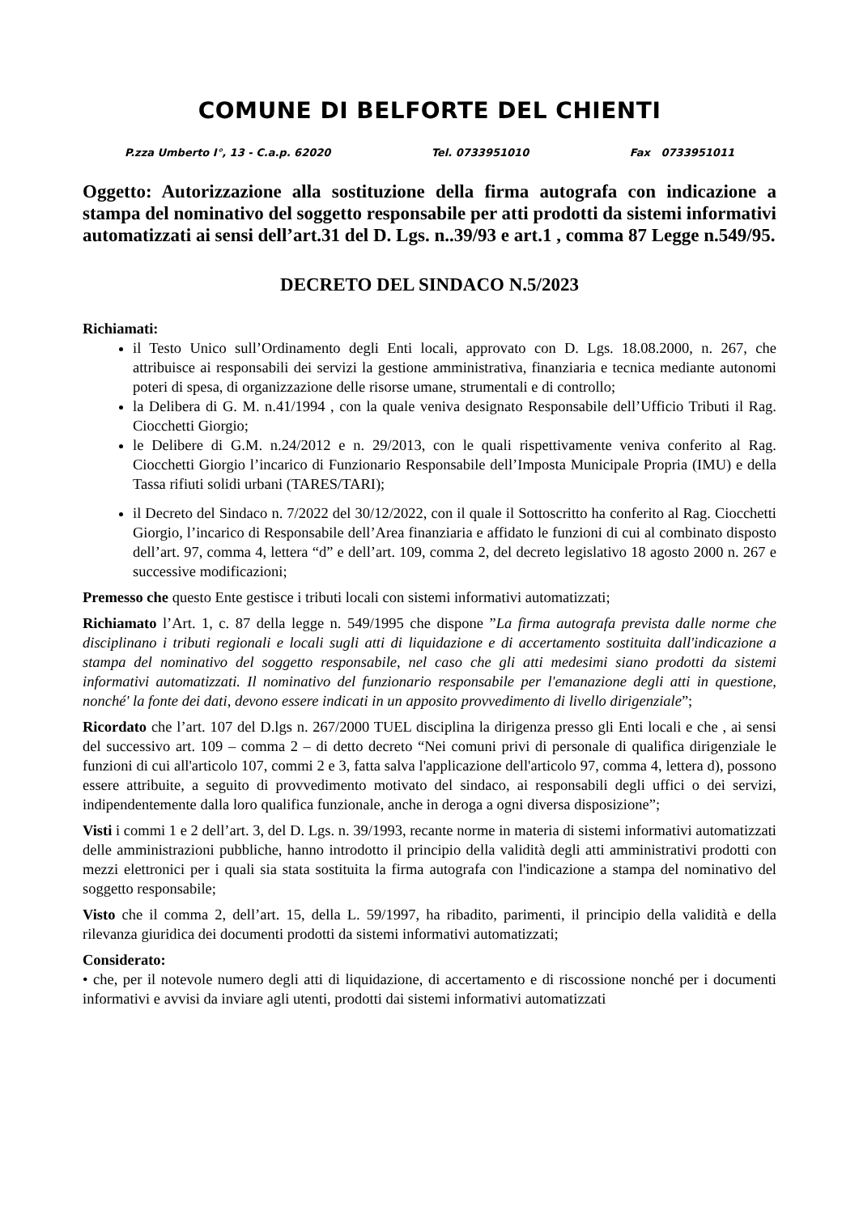COMUNE DI BELFORTE DEL CHIENTI
P.zza Umberto I°, 13 - C.a.p. 62020 Tel. 0733951010 Fax 0733951011
Oggetto: Autorizzazione alla sostituzione della firma autografa con indicazione a stampa del nominativo del soggetto responsabile per atti prodotti da sistemi informativi automatizzati ai sensi dell’art.31 del D. Lgs. n..39/93 e art.1 , comma 87 Legge n.549/95.
DECRETO DEL SINDACO N.5/2023
Richiamati:
il Testo Unico sull’Ordinamento degli Enti locali, approvato con D. Lgs. 18.08.2000, n. 267, che attribuisce ai responsabili dei servizi la gestione amministrativa, finanziaria e tecnica mediante autonomi poteri di spesa, di organizzazione delle risorse umane, strumentali e di controllo;
la Delibera di G. M. n.41/1994 , con la quale veniva designato Responsabile dell’Ufficio Tributi il Rag. Ciocchetti Giorgio;
le Delibere di G.M. n.24/2012 e n. 29/2013, con le quali rispettivamente veniva conferito al Rag. Ciocchetti Giorgio l’incarico di Funzionario Responsabile dell’Imposta Municipale Propria (IMU) e della Tassa rifiuti solidi urbani (TARES/TARI);
il Decreto del Sindaco n. 7/2022 del 30/12/2022, con il quale il Sottoscritto ha conferito al Rag. Ciocchetti Giorgio, l’incarico di Responsabile dell’Area finanziaria e affidato le funzioni di cui al combinato disposto dell’art. 97, comma 4, lettera “d” e dell’art. 109, comma 2, del decreto legislativo 18 agosto 2000 n. 267 e successive modificazioni;
Premesso che questo Ente gestisce i tributi locali con sistemi informativi automatizzati;
Richiamato l’Art. 1, c. 87 della legge n. 549/1995 che dispone ”La firma autografa prevista dalle norme che disciplinano i tributi regionali e locali sugli atti di liquidazione e di accertamento sostituita dall'indicazione a stampa del nominativo del soggetto responsabile, nel caso che gli atti medesimi siano prodotti da sistemi informativi automatizzati. Il nominativo del funzionario responsabile per l'emanazione degli atti in questione, nonché' la fonte dei dati, devono essere indicati in un apposito provvedimento di livello dirigenziale”;
Ricordato che l’art. 107 del D.lgs n. 267/2000 TUEL disciplina la dirigenza presso gli Enti locali e che , ai sensi del successivo art. 109 – comma 2 – di detto decreto “Nei comuni privi di personale di qualifica dirigenziale le funzioni di cui all'articolo 107, commi 2 e 3, fatta salva l'applicazione dell'articolo 97, comma 4, lettera d), possono essere attribuite, a seguito di provvedimento motivato del sindaco, ai responsabili degli uffici o dei servizi, indipendentemente dalla loro qualifica funzionale, anche in deroga a ogni diversa disposizione”;
Visti i commi 1 e 2 dell’art. 3, del D. Lgs. n. 39/1993, recante norme in materia di sistemi informativi automatizzati delle amministrazioni pubbliche, hanno introdotto il principio della validità degli atti amministrativi prodotti con mezzi elettronici per i quali sia stata sostituita la firma autografa con l'indicazione a stampa del nominativo del soggetto responsabile;
Visto che il comma 2, dell’art. 15, della L. 59/1997, ha ribadito, parimenti, il principio della validità e della rilevanza giuridica dei documenti prodotti da sistemi informativi automatizzati;
Considerato:
• che, per il notevole numero degli atti di liquidazione, di accertamento e di riscossione nonché per i documenti informativi e avvisi da inviare agli utenti, prodotti dai sistemi informativi automatizzati